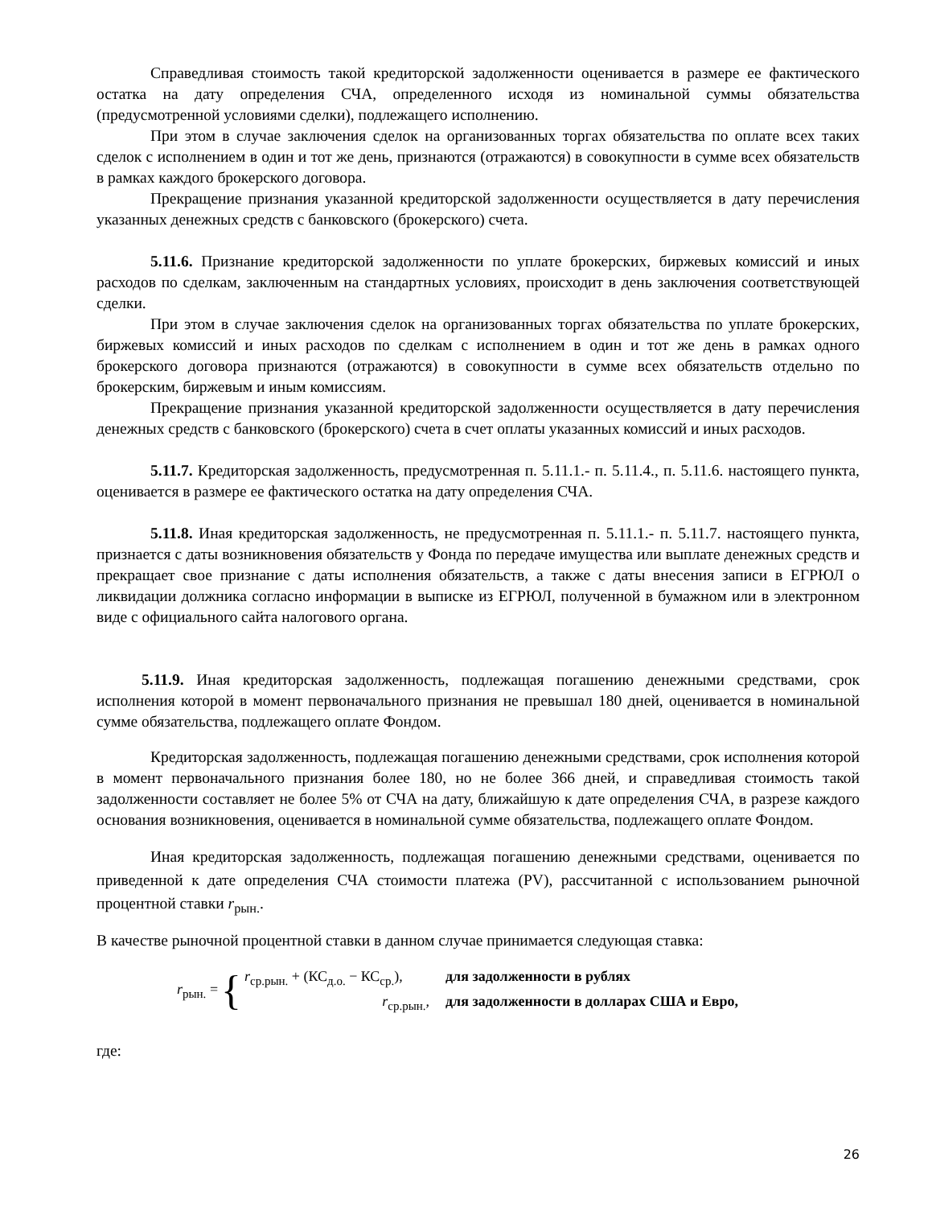Справедливая стоимость такой кредиторской задолженности оценивается в размере ее фактического остатка на дату определения СЧА, определенного исходя из номинальной суммы обязательства (предусмотренной условиями сделки), подлежащего исполнению.
При этом в случае заключения сделок на организованных торгах обязательства по оплате всех таких сделок с исполнением в один и тот же день, признаются (отражаются) в совокупности в сумме всех обязательств в рамках каждого брокерского договора.
Прекращение признания указанной кредиторской задолженности осуществляется в дату перечисления указанных денежных средств с банковского (брокерского) счета.
5.11.6. Признание кредиторской задолженности по уплате брокерских, биржевых комиссий и иных расходов по сделкам, заключенным на стандартных условиях, происходит в день заключения соответствующей сделки.
При этом в случае заключения сделок на организованных торгах обязательства по уплате брокерских, биржевых комиссий и иных расходов по сделкам с исполнением в один и тот же день в рамках одного брокерского договора признаются (отражаются) в совокупности в сумме всех обязательств отдельно по брокерским, биржевым и иным комиссиям.
Прекращение признания указанной кредиторской задолженности осуществляется в дату перечисления денежных средств с банковского (брокерского) счета в счет оплаты указанных комиссий и иных расходов.
5.11.7. Кредиторская задолженность, предусмотренная п. 5.11.1.- п. 5.11.4., п. 5.11.6. настоящего пункта, оценивается в размере ее фактического остатка на дату определения СЧА.
5.11.8. Иная кредиторская задолженность, не предусмотренная п. 5.11.1.- п. 5.11.7. настоящего пункта, признается с даты возникновения обязательств у Фонда по передаче имущества или выплате денежных средств и прекращает свое признание с даты исполнения обязательств, а также с даты внесения записи в ЕГРЮЛ о ликвидации должника согласно информации в выписке из ЕГРЮЛ, полученной в бумажном или в электронном виде с официального сайта налогового органа.
5.11.9. Иная кредиторская задолженность, подлежащая погашению денежными средствами, срок исполнения которой в момент первоначального признания не превышал 180 дней, оценивается в номинальной сумме обязательства, подлежащего оплате Фондом.
Кредиторская задолженность, подлежащая погашению денежными средствами, срок исполнения которой в момент первоначального признания более 180, но не более 366 дней, и справедливая стоимость такой задолженности составляет не более 5% от СЧА на дату, ближайшую к дате определения СЧА, в разрезе каждого основания возникновения, оценивается в номинальной сумме обязательства, подлежащего оплате Фондом.
Иная кредиторская задолженность, подлежащая погашению денежными средствами, оценивается по приведенной к дате определения СЧА стоимости платежа (PV), рассчитанной с использованием рыночной процентной ставки r<sub>рын.</sub>.
В качестве рыночной процентной ставки в данном случае принимается следующая ставка:
r<sub>рын.</sub> = {
r<sub>ср.рын.</sub> + (КС<sub>д.о.</sub> − КС<sub>ср.</sub>), для задолженности в рублях
r<sub>ср.рын.</sub>, для задолженности в долларах США и Евро,
где:
26